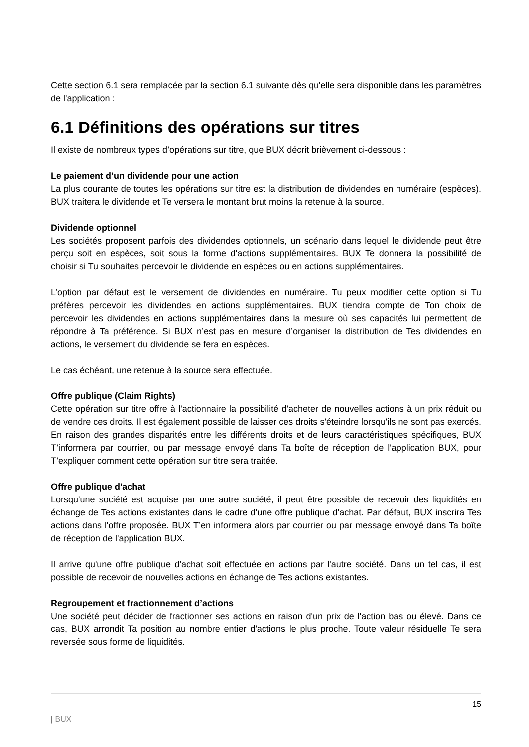Cette section 6.1 sera remplacée par la section 6.1 suivante dès qu'elle sera disponible dans les paramètres de l'application :
6.1 Définitions des opérations sur titres
Il existe de nombreux types d’opérations sur titre, que BUX décrit brièvement ci-dessous :
Le paiement d’un dividende pour une action
La plus courante de toutes les opérations sur titre est la distribution de dividendes en numéraire (espèces). BUX traitera le dividende et Te versera le montant brut moins la retenue à la source.
Dividende optionnel
Les sociétés proposent parfois des dividendes optionnels, un scénario dans lequel le dividende peut être perçu soit en espèces, soit sous la forme d'actions supplémentaires. BUX Te donnera la possibilité de choisir si Tu souhaites percevoir le dividende en espèces ou en actions supplémentaires.
L’option par défaut est le versement de dividendes en numéraire. Tu peux modifier cette option si Tu préfères percevoir les dividendes en actions supplémentaires. BUX tiendra compte de Ton choix de percevoir les dividendes en actions supplémentaires dans la mesure où ses capacités lui permettent de répondre à Ta préférence. Si BUX n’est pas en mesure d’organiser la distribution de Tes dividendes en actions, le versement du dividende se fera en espèces.
Le cas échéant, une retenue à la source sera effectuée.
Offre publique (Claim Rights)
Cette opération sur titre offre à l'actionnaire la possibilité d'acheter de nouvelles actions à un prix réduit ou de vendre ces droits. Il est également possible de laisser ces droits s'éteindre lorsqu'ils ne sont pas exercés. En raison des grandes disparités entre les différents droits et de leurs caractéristiques spécifiques, BUX T’informera par courrier, ou par message envoyé dans Ta boîte de réception de l'application BUX, pour T’expliquer comment cette opération sur titre sera traitée.
Offre publique d'achat
Lorsqu'une société est acquise par une autre société, il peut être possible de recevoir des liquidités en échange de Tes actions existantes dans le cadre d'une offre publique d'achat. Par défaut, BUX inscrira Tes actions dans l'offre proposée. BUX T’en informera alors par courrier ou par message envoyé dans Ta boîte de réception de l'application BUX.
Il arrive qu'une offre publique d'achat soit effectuée en actions par l'autre société. Dans un tel cas, il est possible de recevoir de nouvelles actions en échange de Tes actions existantes.
Regroupement et fractionnement d’actions
Une société peut décider de fractionner ses actions en raison d'un prix de l'action bas ou élevé. Dans ce cas, BUX arrondit Ta position au nombre entier d'actions le plus proche. Toute valeur résiduelle Te sera reversée sous forme de liquidités.
15
| BUX